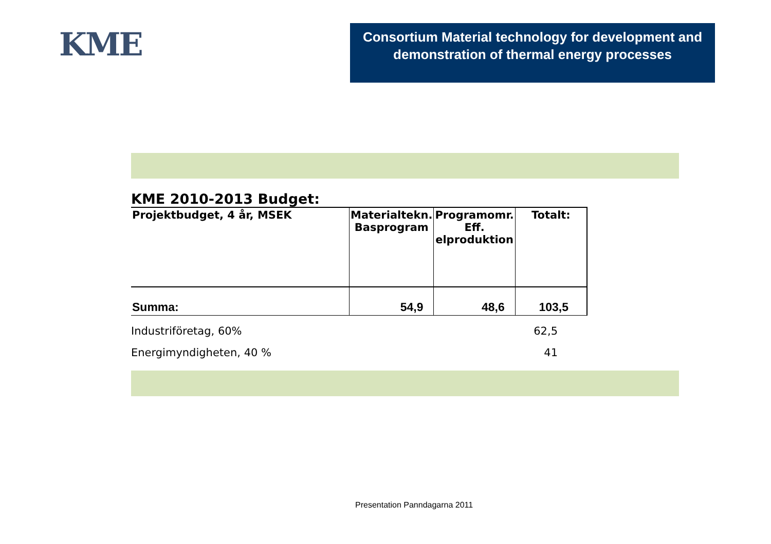KME
Consortium Material technology for development and demonstration of thermal energy processes
KME 2010-2013 Budget:
| Projektbudget, 4 år, MSEK | Materialtekn. Basprogram | Programomr. Eff. elproduktion | Totalt: |
| --- | --- | --- | --- |
| Summa: | 54,9 | 48,6 | 103,5 |
Industriföretag, 60% 62,5
Energimyndigheten, 40 % 41
Presentation Panndagarna 2011